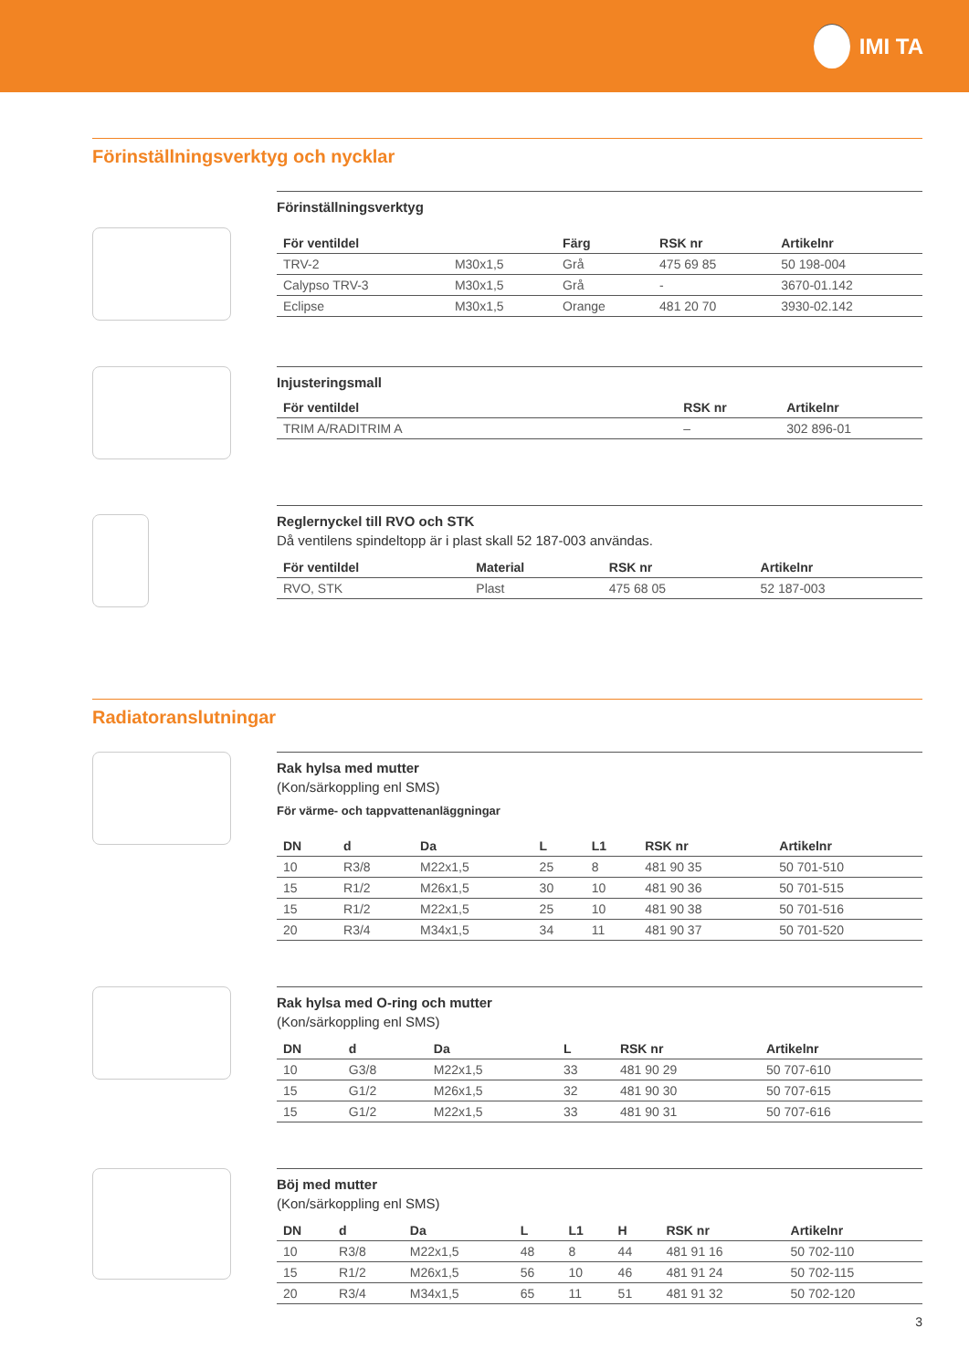IMI TA
Förinställningsverktyg och nycklar
Förinställningsverktyg
| För ventildel | | Färg | RSK nr | Artikelnr |
| --- | --- | --- | --- | --- |
| TRV-2 | M30x1,5 | Grå | 475 69 85 | 50 198-004 |
| Calypso TRV-3 | M30x1,5 | Grå | - | 3670-01.142 |
| Eclipse | M30x1,5 | Orange | 481 20 70 | 3930-02.142 |
Injusteringsmall
| För ventildel | RSK nr | Artikelnr |
| --- | --- | --- |
| TRIM A/RADITRIM A | – | 302 896-01 |
Reglernyckel till RVO och STK
Då ventilens spindeltopp är i plast skall 52 187-003 användas.
| För ventildel | Material | RSK nr | Artikelnr |
| --- | --- | --- | --- |
| RVO, STK | Plast | 475 68 05 | 52 187-003 |
Radiatoranslutningar
Rak hylsa med mutter
(Kon/särkoppling enl SMS)
För värme- och tappvattenanläggningar
| DN | d | Da | L | L1 | RSK nr | Artikelnr |
| --- | --- | --- | --- | --- | --- | --- |
| 10 | R3/8 | M22x1,5 | 25 | 8 | 481 90 35 | 50 701-510 |
| 15 | R1/2 | M26x1,5 | 30 | 10 | 481 90 36 | 50 701-515 |
| 15 | R1/2 | M22x1,5 | 25 | 10 | 481 90 38 | 50 701-516 |
| 20 | R3/4 | M34x1,5 | 34 | 11 | 481 90 37 | 50 701-520 |
Rak hylsa med O-ring och mutter
(Kon/särkoppling enl SMS)
| DN | d | Da | L | RSK nr | Artikelnr |
| --- | --- | --- | --- | --- | --- |
| 10 | G3/8 | M22x1,5 | 33 | 481 90 29 | 50 707-610 |
| 15 | G1/2 | M26x1,5 | 32 | 481 90 30 | 50 707-615 |
| 15 | G1/2 | M22x1,5 | 33 | 481 90 31 | 50 707-616 |
Böj med mutter
(Kon/särkoppling enl SMS)
| DN | d | Da | L | L1 | H | RSK nr | Artikelnr |
| --- | --- | --- | --- | --- | --- | --- | --- |
| 10 | R3/8 | M22x1,5 | 48 | 8 | 44 | 481 91 16 | 50 702-110 |
| 15 | R1/2 | M26x1,5 | 56 | 10 | 46 | 481 91 24 | 50 702-115 |
| 20 | R3/4 | M34x1,5 | 65 | 11 | 51 | 481 91 32 | 50 702-120 |
3